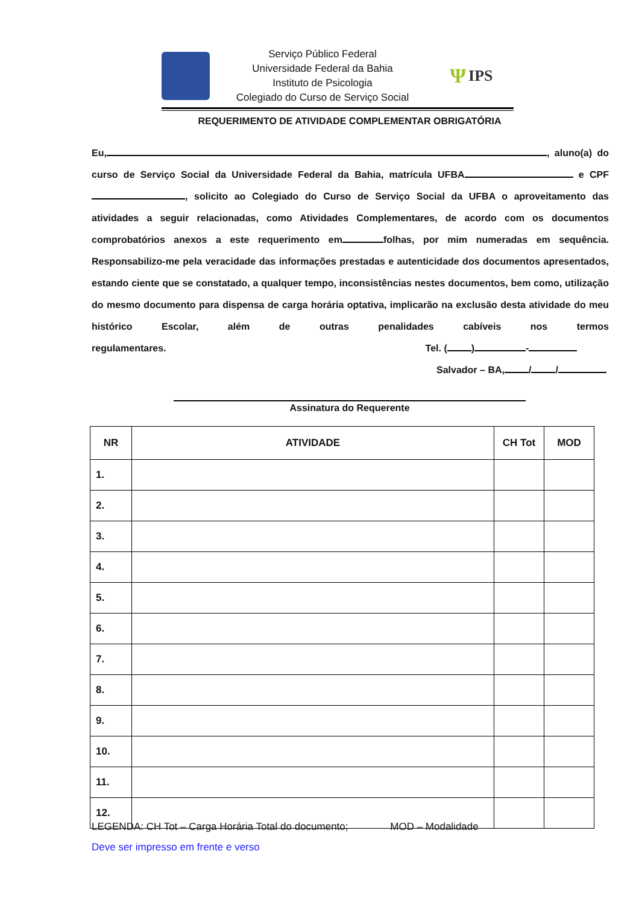Serviço Público Federal
Universidade Federal da Bahia
Instituto de Psicologia
Colegiado do Curso de Serviço Social
Ψ IPS
REQUERIMENTO DE ATIVIDADE COMPLEMENTAR OBRIGATÓRIA
Eu, , aluno(a) do curso de Serviço Social da Universidade Federal da Bahia, matrícula UFBA e CPF , solicito ao Colegiado do Curso de Serviço Social da UFBA o aproveitamento das atividades a seguir relacionadas, como Atividades Complementares, de acordo com os documentos comprobatórios anexos a este requerimento em folhas, por mim numeradas em sequência. Responsabilizo-me pela veracidade das informações prestadas e autenticidade dos documentos apresentados, estando ciente que se constatado, a qualquer tempo, inconsistências nestes documentos, bem como, utilização do mesmo documento para dispensa de carga horária optativa, implicarão na exclusão desta atividade do meu histórico Escolar, além de outras penalidades cabíveis nos termos regulamentares. Tel. ( ) -
Salvador – BA, / /
Assinatura do Requerente
| NR | ATIVIDADE | CH Tot | MOD |
| --- | --- | --- | --- |
| 1. | | | |
| 2. | | | |
| 3. | | | |
| 4. | | | |
| 5. | | | |
| 6. | | | |
| 7. | | | |
| 8. | | | |
| 9. | | | |
| 10. | | | |
| 11. | | | |
| 12. | | | |
LEGENDA: CH Tot – Carga Horária Total do documento; MOD – Modalidade
Deve ser impresso em frente e verso